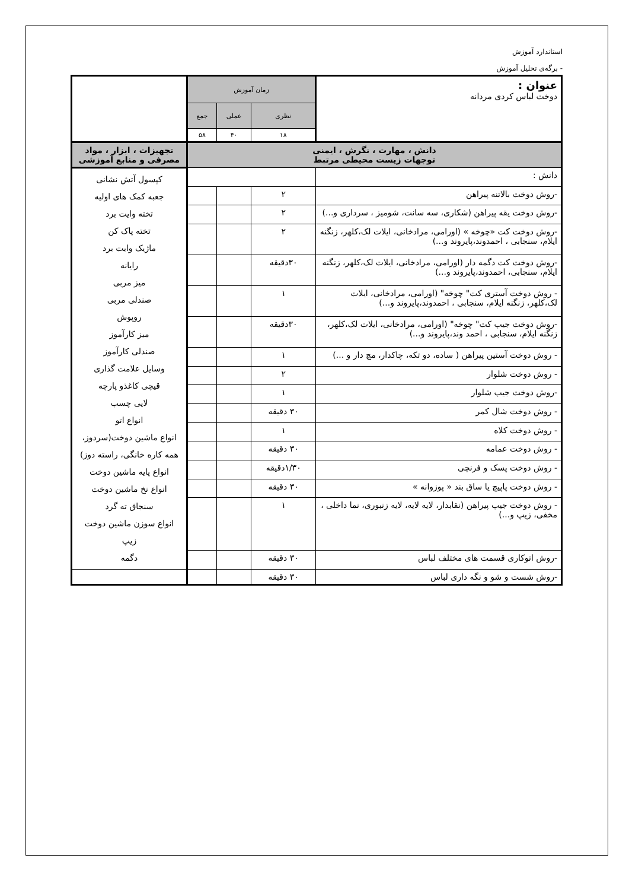استاندارد آموزش
- برگه‌ی تحلیل آموزش
| عنوان : دوخت لباس کردی مردانه | زمان آموزش | | | |
| | نظری | عملی | جمع | |
| | ۱۸ | ۴۰ | ۵۸ | |
| دانش ، مهارت ، نگرش ، ایمنی توجهات زیست محیطی مرتبط | | | | تجهیزات ، ابزار ، مواد مصرفی و منابع آموزشی |
| دانش : | | | | کپسول آتش نشانی جعبه کمک های اولیه تخته وایت برد تخته پاک کن ماژیک وایت برد رایانه میز مربی صندلی مربی روپوش میز کارآموز صندلی کارآموز وسایل علامت گذاری قیچی کاغذو پارچه لایی چسب انواع اتو انواع ماشین دوخت(سردوز، همه کاره خانگی، راسته دوز) انواع پایه ماشین دوخت انواع نخ ماشین دوخت سنجاق ته گرد انواع سوزن ماشین دوخت زیپ دگمه |
| -روش دوخت بالاتنه پیراهن | ۲ | | | |
| -روش دوخت یقه پیراهن (شکاری، سه سانت، شومیز ، سرداری و...) | ۲ | | | |
| -روش دوخت کت «چوخه » (اورامی، مرادخانی، ایلات لک،کلهر، زنگنه ایلام، سنجابی ، احمدوند،پایروند و...) | ۲ | | | |
| -روش دوخت کت دگمه دار (اورامی، مرادخانی، ایلات لک،کلهر، زنگنه ایلام، سنجابی، احمدوند،پایروند و...) | ۳۰دقیقه | | | |
| - روش دوخت آستری کت" چوخه" (اورامی، مرادخانی، ایلات لک،کلهر، زنگنه ایلام، سنجابی ، احمدوند،پایروند و...) | ۱ | | | |
| -روش دوخت جیب کت" چوخه" (اورامی، مرادخانی، ایلات لک،کلهر، زنگنه ایلام، سنجابی ، احمد وند،پایروند و...) | ۳۰دقیقه | | | |
| - روش دوخت آستین پیراهن ( ساده، دو تکه، چاکدار، مچ دار و ...) | ۱ | | | |
| - روش دوخت شلوار | ۲ | | | |
| -روش دوخت جیب شلوار | ۱ | | | |
| - روش دوخت شال کمر | ۳۰ دقیقه | | | |
| - روش دوخت کلاه | ۱ | | | |
| - روش دوخت عمامه | ۳۰ دقیقه | | | |
| - روش دوخت پسک و فرنچی | ۱/۳۰دقیقه | | | |
| - روش دوخت پاپیچ یا ساق بند « پوزوانه » | ۳۰ دقیقه | | | |
| - روش دوخت جیب پیراهن (نقابدار، لایه لایه، لایه زنبوری، نما داخلی ، مخفی، زیپ و...) | ۱ | | | |
| -روش اتوکاری قسمت های مختلف لباس | ۳۰ دقیقه | | | |
| -روش شست و شو و نگه داری لباس | ۳۰ دقیقه | | | |